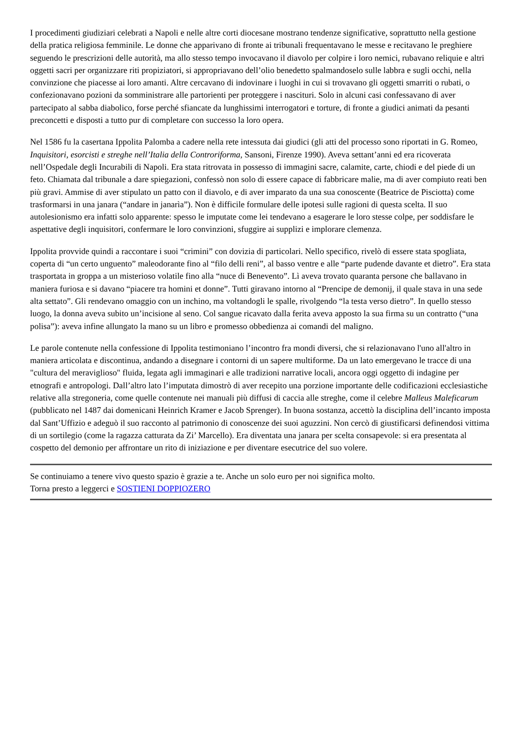I procedimenti giudiziari celebrati a Napoli e nelle altre corti diocesane mostrano tendenze significative, soprattutto nella gestione della pratica religiosa femminile. Le donne che apparivano di fronte ai tribunali frequentavano le messe e recitavano le preghiere seguendo le prescrizioni delle autorità, ma allo stesso tempo invocavano il diavolo per colpire i loro nemici, rubavano reliquie e altri oggetti sacri per organizzare riti propiziatori, si appropriavano dell’olio benedetto spalmandoselo sulle labbra e sugli occhi, nella convinzione che piacesse ai loro amanti. Altre cercavano di indovinare i luoghi in cui si trovavano gli oggetti smarriti o rubati, o confezionavano pozioni da somministrare alle partorienti per proteggere i nascituri. Solo in alcuni casi confessavano di aver partecipato al sabba diabolico, forse perché sfiancate da lunghissimi interrogatori e torture, di fronte a giudici animati da pesanti preconcetti e disposti a tutto pur di completare con successo la loro opera.
Nel 1586 fu la casertana Ippolita Palomba a cadere nella rete intessuta dai giudici (gli atti del processo sono riportati in G. Romeo, Inquisitori, esorcisti e streghe nell’Italia della Controriforma, Sansoni, Firenze 1990). Aveva settant’anni ed era ricoverata nell’Ospedale degli Incurabili di Napoli. Era stata ritrovata in possesso di immagini sacre, calamite, carte, chiodi e del piede di un feto. Chiamata dal tribunale a dare spiegazioni, confessò non solo di essere capace di fabbricare malie, ma di aver compiuto reati ben più gravi. Ammise di aver stipulato un patto con il diavolo, e di aver imparato da una sua conoscente (Beatrice de Pisciotta) come trasformarsi in una janara (“andare in janarìa”). Non è difficile formulare delle ipotesi sulle ragioni di questa scelta. Il suo autolesionismo era infatti solo apparente: spesso le imputate come lei tendevano a esagerare le loro stesse colpe, per soddisfare le aspettative degli inquisitori, confermare le loro convinzioni, sfuggire ai supplizi e implorare clemenza.
Ippolita provvide quindi a raccontare i suoi “crimini” con dovizia di particolari. Nello specifico, rivelò di essere stata spogliata, coperta di “un certo unguento” maleodorante fino al “filo delli reni”, al basso ventre e alle “parte pudende davante et dietro”. Era stata trasportata in groppa a un misterioso volatile fino alla “nuce di Benevento”. Lì aveva trovato quaranta persone che ballavano in maniera furiosa e si davano “piacere tra homini et donne”. Tutti giravano intorno al “Prencipe de demonij, il quale stava in una sede alta settato”. Gli rendevano omaggio con un inchino, ma voltandogli le spalle, rivolgendo “la testa verso dietro”. In quello stesso luogo, la donna aveva subito un’incisione al seno. Col sangue ricavato dalla ferita aveva apposto la sua firma su un contratto (“una polisa”): aveva infine allungato la mano su un libro e promesso obbedienza ai comandi del maligno.
Le parole contenute nella confessione di Ippolita testimoniano l’incontro fra mondi diversi, che si relazionavano l'uno all'altro in maniera articolata e discontinua, andando a disegnare i contorni di un sapere multiforme. Da un lato emergevano le tracce di una "cultura del meraviglioso" fluida, legata agli immaginari e alle tradizioni narrative locali, ancora oggi oggetto di indagine per etnografi e antropologi. Dall’altro lato l’imputata dimostrò di aver recepito una porzione importante delle codificazioni ecclesiastiche relative alla stregoneria, come quelle contenute nei manuali più diffusi di caccia alle streghe, come il celebre Malleus Maleficarum (pubblicato nel 1487 dai domenicani Heinrich Kramer e Jacob Sprenger). In buona sostanza, accettò la disciplina dell’incanto imposta dal Sant’Uffizio e adeguò il suo racconto al patrimonio di conoscenze dei suoi aguzzini. Non cercò di giustificarsi definendosi vittima di un sortilegio (come la ragazza catturata da Zi’ Marcello). Era diventata una janara per scelta consapevole: si era presentata al cospetto del demonio per affrontare un rito di iniziazione e per diventare esecutrice del suo volere.
Se continuiamo a tenere vivo questo spazio è grazie a te. Anche un solo euro per noi significa molto.
Torna presto a leggerci e SOSTIENI DOPPIOZERO